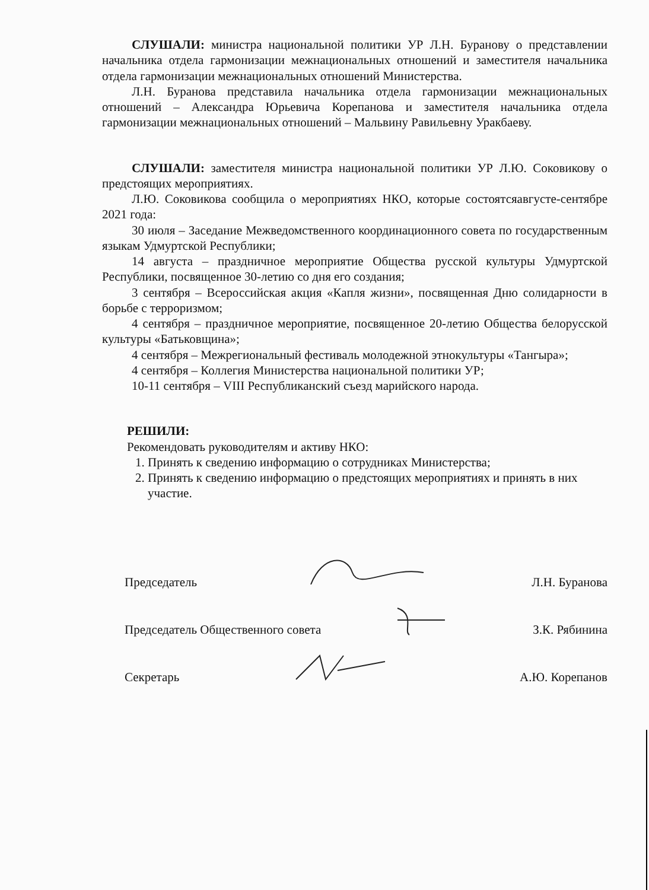СЛУШАЛИ: министра национальной политики УР Л.Н. Буранову о представлении начальника отдела гармонизации межнациональных отношений и заместителя начальника отдела гармонизации межнациональных отношений Министерства.
Л.Н. Буранова представила начальника отдела гармонизации межнациональных отношений – Александра Юрьевича Корепанова и заместителя начальника отдела гармонизации межнациональных отношений – Мальвину Равильевну Уракбаеву.
СЛУШАЛИ: заместителя министра национальной политики УР Л.Ю. Соковикову о предстоящих мероприятиях.
Л.Ю. Соковикова сообщила о мероприятиях НКО, которые состоятсяавгусте-сентябре 2021 года:
30 июля – Заседание Межведомственного координационного совета по государственным языкам Удмуртской Республики;
14 августа – праздничное мероприятие Общества русской культуры Удмуртской Республики, посвященное 30-летию со дня его создания;
3 сентября – Всероссийская акция «Капля жизни», посвященная Дню солидарности в борьбе с терроризмом;
4 сентября – праздничное мероприятие, посвященное 20-летию Общества белорусской культуры «Батьковщина»;
4 сентября – Межрегиональный фестиваль молодежной этнокультуры «Тангыра»;
4 сентября – Коллегия Министерства национальной политики УР;
10-11 сентября – VIII Республиканский съезд марийского народа.
РЕШИЛИ:
Рекомендовать руководителям и активу НКО:
1. Принять к сведению информацию о сотрудниках Министерства;
2. Принять к сведению информацию о предстоящих мероприятиях и принять в них участие.
Председатель Л.Н. Буранова
Председатель Общественного совета З.К. Рябинина
Секретарь А.Ю. Корепанов